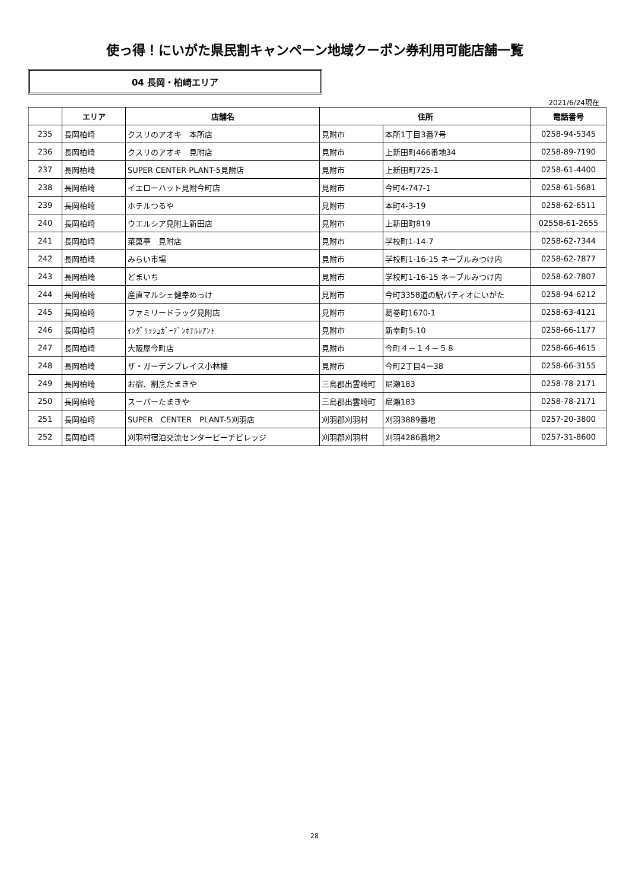使っ得！にいがた県民割キャンペーン地域クーポン券利用可能店舗一覧
04 長岡・柏崎エリア
2021/6/24現在
| | エリア | 店舗名 | 住所 | | 電話番号 |
| --- | --- | --- | --- | --- | --- |
| 235 | 長岡柏崎 | クスリのアオキ 本所店 | 見附市 | 本所1丁目3番7号 | 0258-94-5345 |
| 236 | 長岡柏崎 | クスリのアオキ 見附店 | 見附市 | 上新田町466番地34 | 0258-89-7190 |
| 237 | 長岡柏崎 | SUPER CENTER PLANT-5見附店 | 見附市 | 上新田町725-1 | 0258-61-4400 |
| 238 | 長岡柏崎 | イエローハット見附今町店 | 見附市 | 今町4-747-1 | 0258-61-5681 |
| 239 | 長岡柏崎 | ホテルつるや | 見附市 | 本町4-3-19 | 0258-62-6511 |
| 240 | 長岡柏崎 | ウエルシア見附上新田店 | 見附市 | 上新田町819 | 02558-61-2655 |
| 241 | 長岡柏崎 | 菜菓亭 見附店 | 見附市 | 学校町1-14-7 | 0258-62-7344 |
| 242 | 長岡柏崎 | みらい市場 | 見附市 | 学校町1-16-15 ネーブルみつけ内 | 0258-62-7877 |
| 243 | 長岡柏崎 | どまいち | 見附市 | 学校町1-16-15 ネーブルみつけ内 | 0258-62-7807 |
| 244 | 長岡柏崎 | 産直マルシェ健幸めっけ | 見附市 | 今町3358道の駅パティオにいがた | 0258-94-6212 |
| 245 | 長岡柏崎 | ファミリードラッグ見附店 | 見附市 | 葛巻町1670-1 | 0258-63-4121 |
| 246 | 長岡柏崎 | ｲﾝｸﾞﾘｯｼｭｶﾞｰﾃﾞﾝﾎﾃﾙﾚｱﾝﾄ | 見附市 | 新幸町5-10 | 0258-66-1177 |
| 247 | 長岡柏崎 | 大阪屋今町店 | 見附市 | 今町４－１４－５８ | 0258-66-4615 |
| 248 | 長岡柏崎 | ザ・ガーデンプレイス小林樓 | 見附市 | 今町2丁目4ー38 | 0258-66-3155 |
| 249 | 長岡柏崎 | お宿、割烹たまきや | 三島郡出雲崎町 | 尼瀬183 | 0258-78-2171 |
| 250 | 長岡柏崎 | スーパーたまきや | 三島郡出雲崎町 | 尼瀬183 | 0258-78-2171 |
| 251 | 長岡柏崎 | SUPER CENTER PLANT-5刈羽店 | 刈羽郡刈羽村 | 刈羽3889番地 | 0257-20-3800 |
| 252 | 長岡柏崎 | 刈羽村宿泊交流センターピーチビレッジ | 刈羽郡刈羽村 | 刈羽4286番地2 | 0257-31-8600 |
28